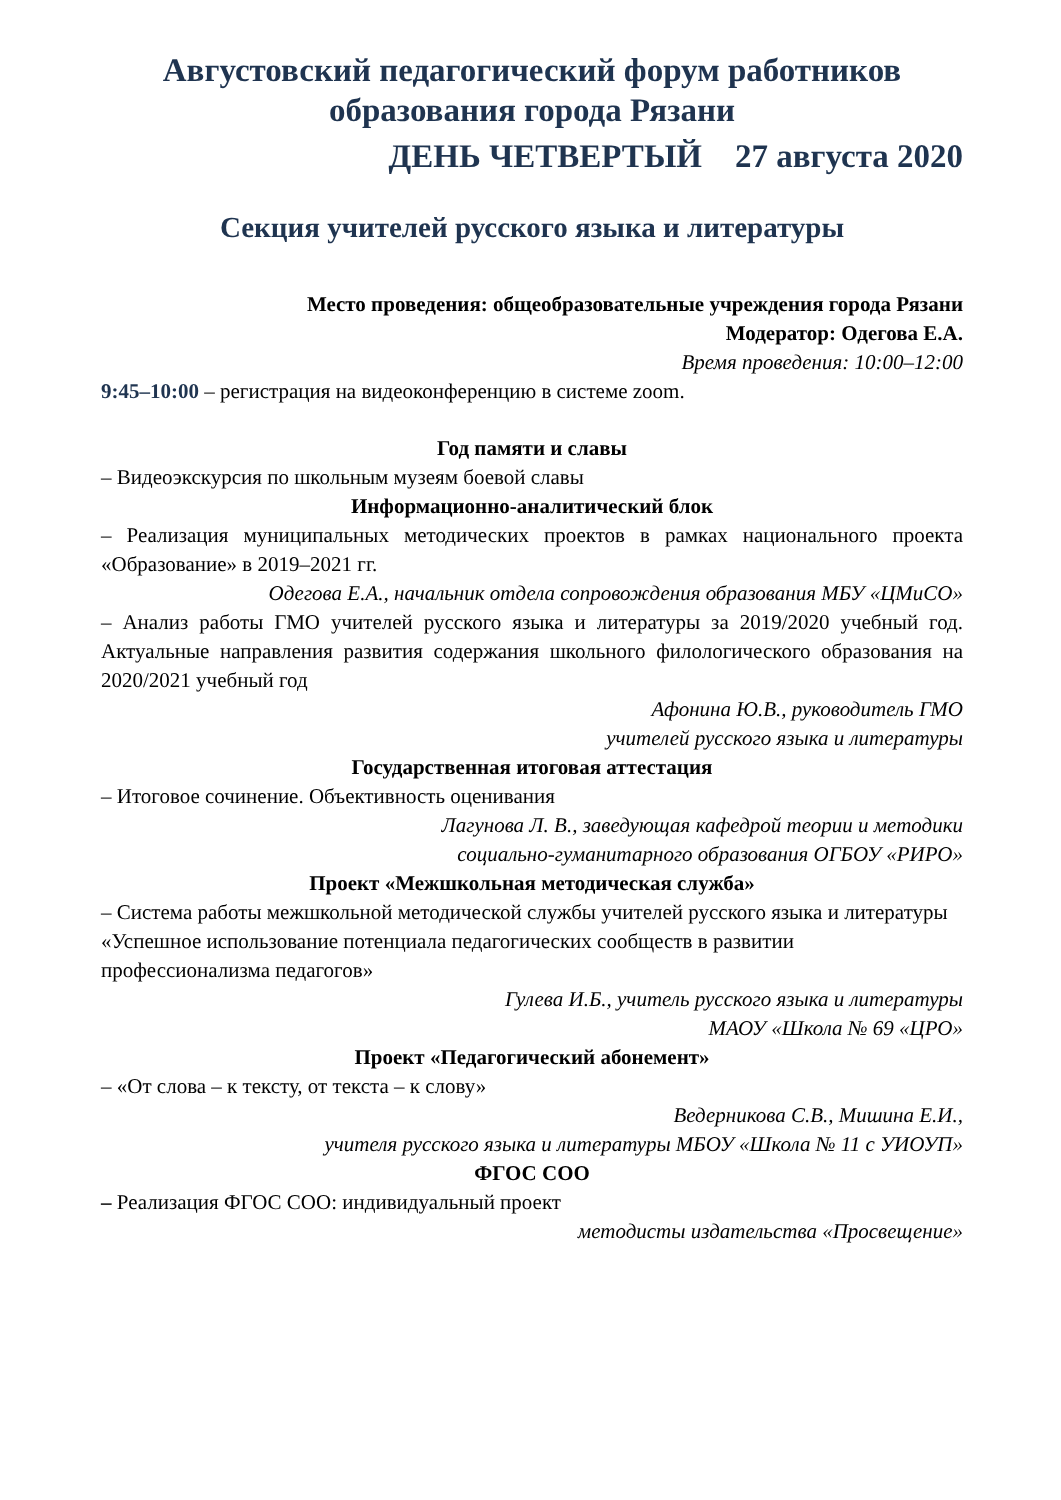Августовский педагогический форум работников образования города Рязани
ДЕНЬ ЧЕТВЕРТЫЙ 27 августа 2020
Секция учителей русского языка и литературы
Место проведения: общеобразовательные учреждения города Рязани
Модератор: Одегова Е.А.
Время проведения: 10:00–12:00
9:45–10:00 – регистрация на видеоконференцию в системе zoom.
Год памяти и славы
– Видеоэкскурсия по школьным музеям боевой славы
Информационно-аналитический блок
– Реализация муниципальных методических проектов в рамках национального проекта «Образование» в 2019–2021 гг.
Одегова Е.А., начальник отдела сопровождения образования МБУ «ЦМиСО»
– Анализ работы ГМО учителей русского языка и литературы за 2019/2020 учебный год. Актуальные направления развития содержания школьного филологического образования на 2020/2021 учебный год
Афонина Ю.В., руководитель ГМО
учителей русского языка и литературы
Государственная итоговая аттестация
– Итоговое сочинение. Объективность оценивания
Лагунова Л. В., заведующая кафедрой теории и методики
социально-гуманитарного образования ОГБОУ «РИРО»
Проект «Межшкольная методическая служба»
– Система работы межшкольной методической службы учителей русского языка и литературы «Успешное использование потенциала педагогических сообществ в развитии профессионализма педагогов»
Гулева И.Б., учитель русского языка и литературы
МАОУ «Школа № 69 «ЦРО»
Проект «Педагогический абонемент»
– «От слова – к тексту, от текста – к слову»
Ведерникова С.В., Мишина Е.И.,
учителя русского языка и литературы МБОУ «Школа № 11 с УИОУП»
ФГОС СОО
– Реализация ФГОС СОО: индивидуальный проект
методисты издательства «Просвещение»